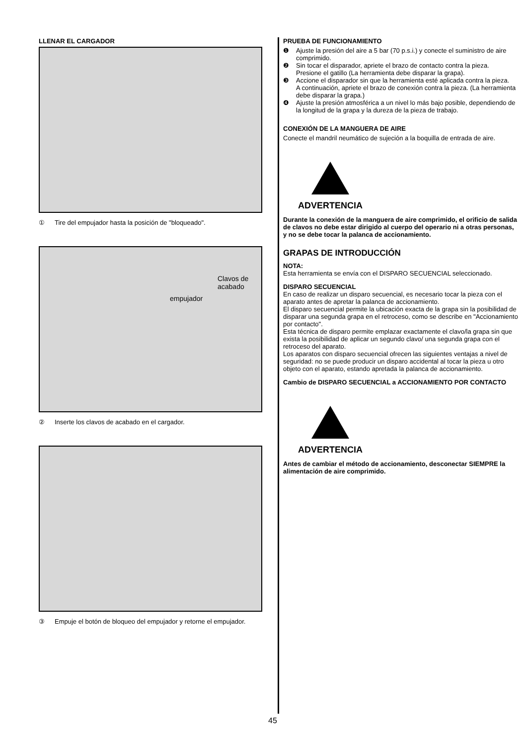LLENAR EL CARGADOR
① Tire del empujador hasta la posición de "bloqueado".
Clavos de
acabado
empujador
② Inserte los clavos de acabado en el cargador.
③ Empuje el botón de bloqueo del empujador y retorne el empujador.
PRUEBA DE FUNCIONAMIENTO
❶ Ajuste la presión del aire a 5 bar (70 p.s.i.) y conecte el suministro de aire comprimido.
❷ Sin tocar el disparador, apriete el brazo de contacto contra la pieza.
Presione el gatillo (La herramienta debe disparar la grapa).
❸ Accione el disparador sin que la herramienta esté aplicada contra la pieza.
A continuación, apriete el brazo de conexión contra la pieza. (La herramienta debe disparar la grapa.)
❹ Ajuste la presión atmosférica a un nivel lo más bajo posible, dependiendo de la longitud de la grapa y la dureza de la pieza de trabajo.
CONEXIÓN DE LA MANGUERA DE AIRE
Conecte el mandril neumático de sujeción a la boquilla de entrada de aire.
ADVERTENCIA
Durante la conexión de la manguera de aire comprimido, el orificio de salida de clavos no debe estar dirigido al cuerpo del operario ni a otras personas, y no se debe tocar la palanca de accionamiento.
GRAPAS DE INTRODUCCIÓN
NOTA:
Esta herramienta se envía con el DISPARO SECUENCIAL seleccionado.
DISPARO SECUENCIAL
En caso de realizar un disparo secuencial, es necesario tocar la pieza con el aparato antes de apretar la palanca de accionamiento.
El disparo secuencial permite la ubicación exacta de la grapa sin la posibilidad de disparar una segunda grapa en el retroceso, como se describe en "Accionamiento por contacto".
Esta técnica de disparo permite emplazar exactamente el clavo/la grapa sin que exista la posibilidad de aplicar un segundo clavo/ una segunda grapa con el retroceso del aparato.
Los aparatos con disparo secuencial ofrecen las siguientes ventajas a nivel de seguridad: no se puede producir un disparo accidental al tocar la pieza u otro objeto con el aparato, estando apretada la palanca de accionamiento.
Cambio de DISPARO SECUENCIAL a ACCIONAMIENTO POR CONTACTO
ADVERTENCIA
Antes de cambiar el método de accionamiento, desconectar SIEMPRE la alimentación de aire comprimido.
45